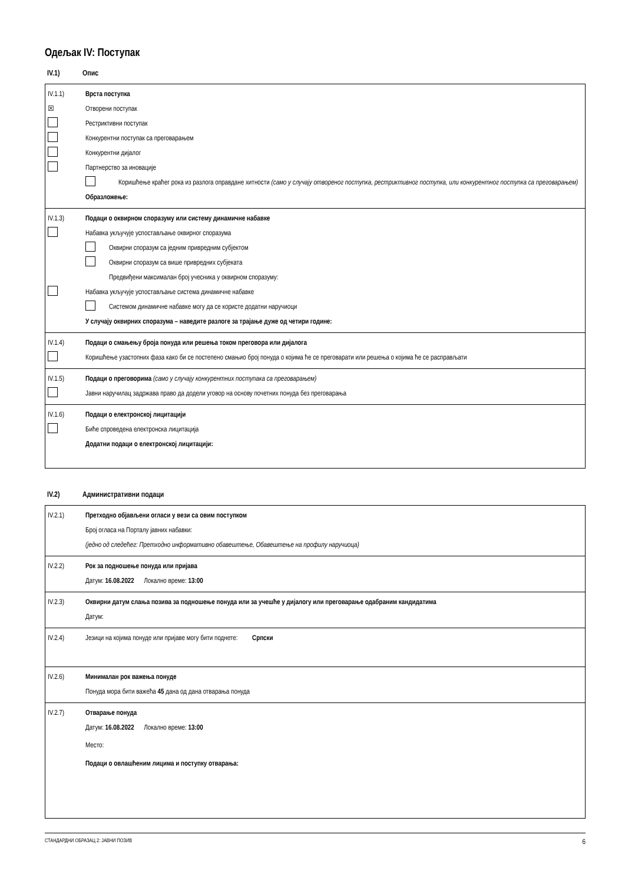Одељак IV: Поступак
IV.1) Опис
IV.1.1) Врста поступка
☒ Отворени поступак
Рестриктивни поступак
Конкурентни поступак са преговарањем
Конкурентни дијалог
Партнерство за иновације
Коришћење краћег рока из разлога оправдане хитности (само у случају отвореног поступка, рестриктивног поступка, или конкурентног поступка са преговарањем)
Образложење:
IV.1.3)
Подаци о оквирном споразуму или систему динамичне набавке
Набавка укључује успостављање оквирног споразума
Оквирни споразум са једним привредним субјектом
Оквирни споразум са више привредних субјеката
Предвиђени максималан број учесника у оквирном споразуму:
Набавка укључује успостављање система динамичне набавке
Системом динамичне набавке могу да се користе додатни наручиоци
У случају оквирних споразума – наведите разлоге за трајање дуже од четири године:
IV.1.4)
Подаци о смањењу броја понуда или решења током преговора или дијалога
Коришћење узастопних фаза како би се постепено смањио број понуда о којима ће се преговарати или решења о којима ће се расправљати
IV.1.5)
Подаци о преговорима (само у случају конкурентних поступака са преговарањем)
Јавни наручилац задржава право да додели уговор на основу почетних понуда без преговарања
IV.1.6)
Подаци о електронској лицитацији
Биће спроведена електронска лицитација
Додатни подаци о електронској лицитацији:
IV.2) Административни подаци
IV.2.1)
Претходно објављени огласи у вези са овим поступком
Број огласа на Порталу јавних набавки:
(једно од следећег: Претходно информативно обавештење, Обавештење на профилу наручиоца)
IV.2.2)
Рок за подношење понуда или пријава
Датум: 16.08.2022 Локално време: 13:00
IV.2.3)
Оквирни датум слања позива за подношење понуда или за учешће у дијалогу или преговарање одабраним кандидатима
Датум:
IV.2.4)
Језици на којима понуде или пријаве могу бити поднете: Српски
IV.2.6) Минималан рок важења понуде
Понуда мора бити важећа 45 дана од дана отварања понуда
IV.2.7) Отварање понуда
Датум: 16.08.2022 Локално време: 13:00
Место:
Подаци о овлашћеним лицима и поступку отварања:
СТАНДАРДНИ ОБРАЗАЦ 2: ЈАВНИ ПОЗИВ 6